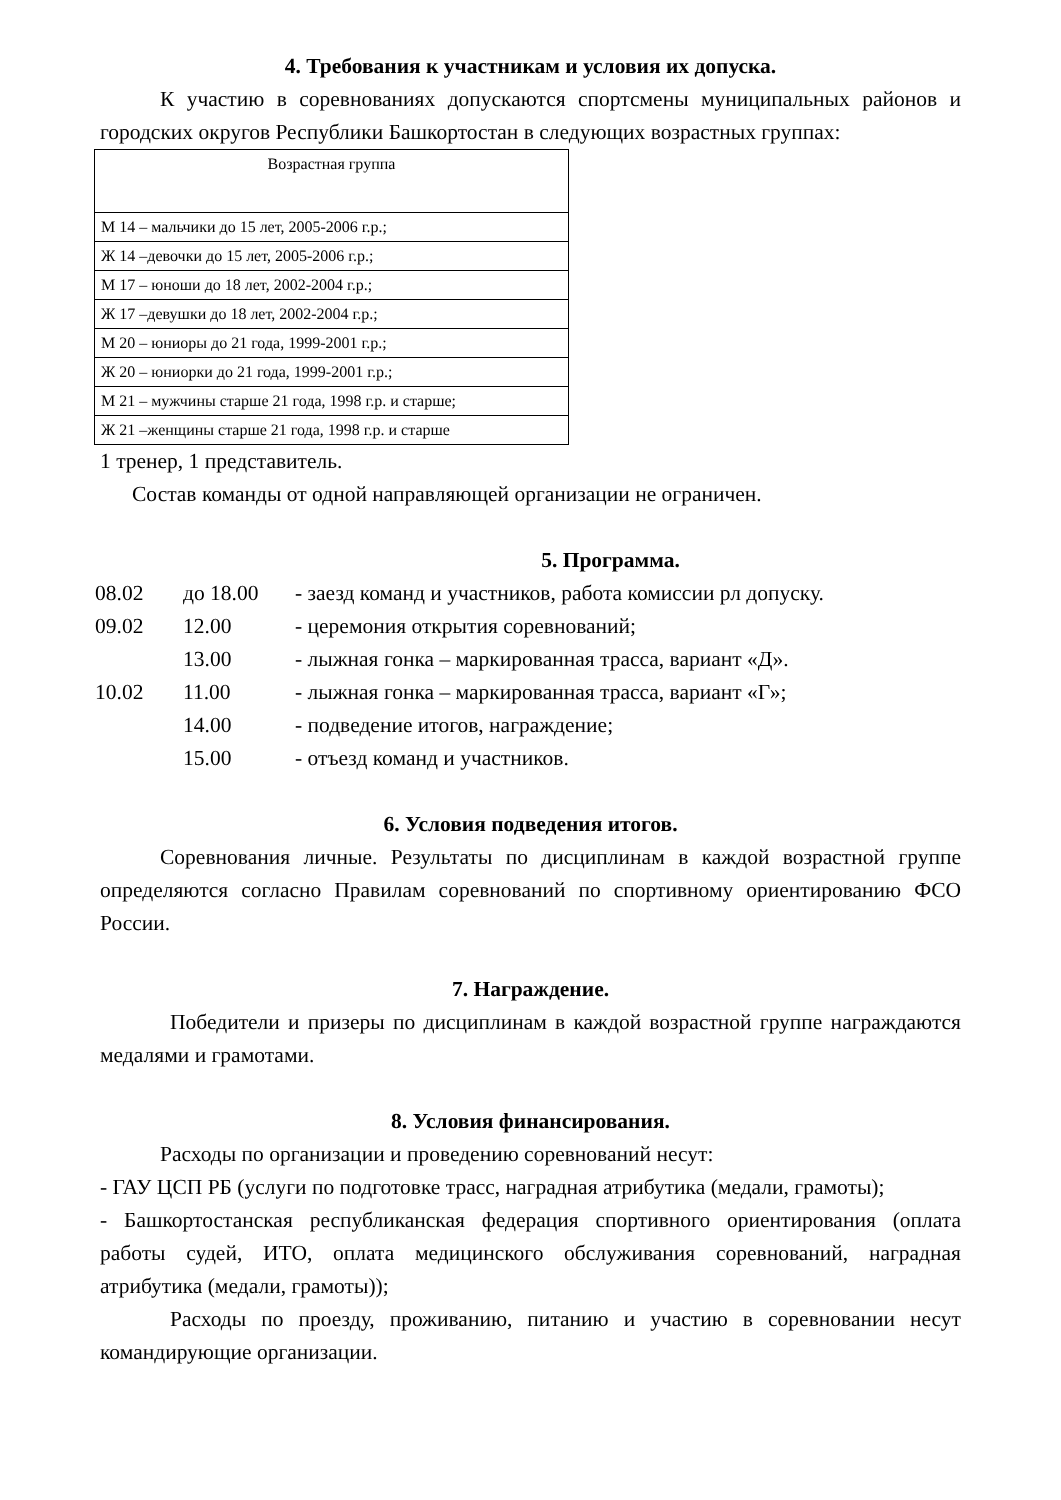4. Требования к участникам и условия их допуска.
К участию в соревнованиях допускаются спортсмены муниципальных районов и городских округов Республики Башкортостан в следующих возрастных группах:
| Возрастная группа |
| --- |
| М 14 – мальчики до 15 лет, 2005-2006 г.р.; |
| Ж 14 –девочки до 15 лет, 2005-2006 г.р.; |
| М 17 – юноши до 18 лет, 2002-2004 г.р.; |
| Ж 17 –девушки до 18 лет, 2002-2004 г.р.; |
| М 20 – юниоры до 21 года, 1999-2001 г.р.; |
| Ж 20 – юниорки до 21 года, 1999-2001 г.р.; |
| М 21 – мужчины старше 21 года, 1998 г.р. и старше; |
| Ж 21 –женщины старше 21 года, 1998 г.р. и старше |
1 тренер, 1 представитель.
Состав команды от одной направляющей организации не ограничен.
5. Программа.
| 08.02 | до 18.00 | - заезд команд и участников, работа комиссии рл допуску. |
| 09.02 | 12.00 | - церемония открытия соревнований; |
| | 13.00 | - лыжная гонка – маркированная трасса, вариант «Д». |
| 10.02 | 11.00 | - лыжная гонка – маркированная трасса, вариант «Г»; |
| | 14.00 | - подведение итогов, награждение; |
| | 15.00 | - отъезд команд и участников. |
6. Условия подведения итогов.
Соревнования личные. Результаты по дисциплинам в каждой возрастной группе определяются согласно Правилам соревнований по спортивному ориентированию ФСО России.
7. Награждение.
Победители и призеры по дисциплинам в каждой возрастной группе награждаются медалями и грамотами.
8. Условия финансирования.
Расходы по организации и проведению соревнований несут:
- ГАУ ЦСП РБ (услуги по подготовке трасс, наградная атрибутика (медали, грамоты);
- Башкортостанская республиканская федерация спортивного ориентирования (оплата работы судей, ИТО, оплата медицинского обслуживания соревнований, наградная атрибутика (медали, грамоты));
Расходы по проезду, проживанию, питанию и участию в соревновании несут командирующие организации.